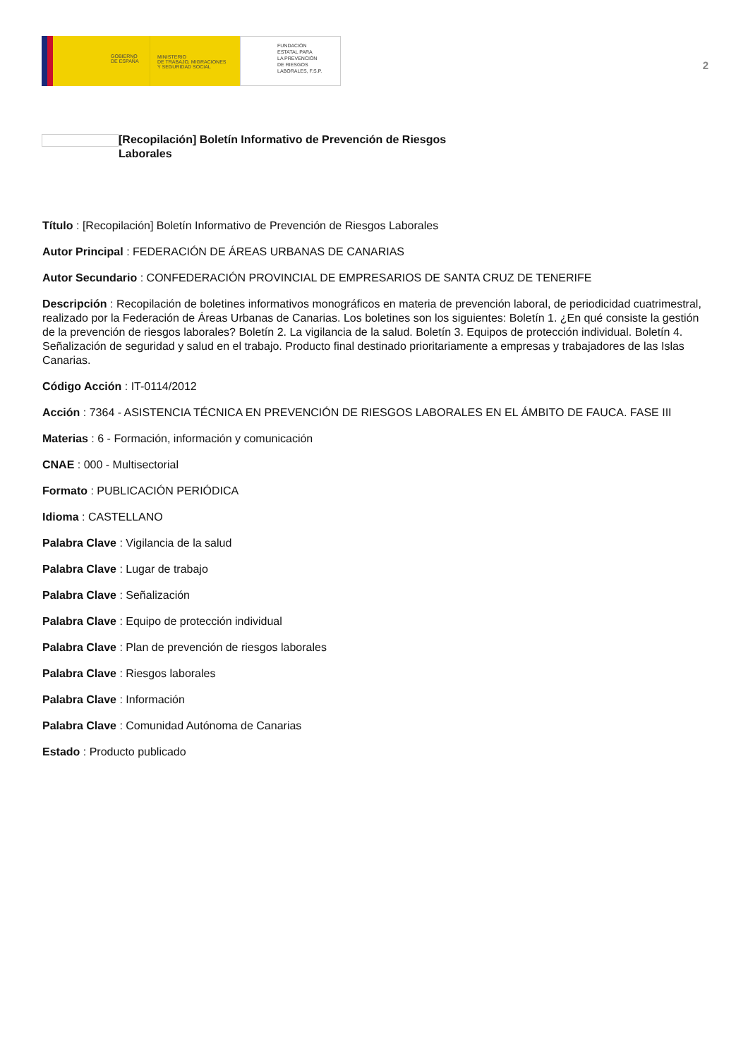GOBIERNO
DE ESPAÑA
MINISTERIO
DE TRABAJO, MIGRACIONES
Y SEGURIDAD SOCIAL
FUNDACIÓN
ESTATAL PARA
LA PREVENCIÓN
DE RIESGOS
LABORALES, F.S.P.
2
[Recopilación] Boletín Informativo de Prevención de Riesgos
Laborales
Título : [Recopilación] Boletín Informativo de Prevención de Riesgos Laborales
Autor Principal : FEDERACIÓN DE ÁREAS URBANAS DE CANARIAS
Autor Secundario : CONFEDERACIÓN PROVINCIAL DE EMPRESARIOS DE SANTA CRUZ DE TENERIFE
Descripción : Recopilación de boletines informativos monográficos en materia de prevención laboral, de periodicidad cuatrimestral, realizado por la Federación de Áreas Urbanas de Canarias. Los boletines son los siguientes: Boletín 1. ¿En qué consiste la gestión de la prevención de riesgos laborales? Boletín 2. La vigilancia de la salud. Boletín 3. Equipos de protección individual. Boletín 4. Señalización de seguridad y salud en el trabajo. Producto final destinado prioritariamente a empresas y trabajadores de las Islas Canarias.
Código Acción : IT-0114/2012
Acción : 7364 - ASISTENCIA TÉCNICA EN PREVENCIÓN DE RIESGOS LABORALES EN EL ÁMBITO DE FAUCA. FASE III
Materias : 6 - Formación, información y comunicación
CNAE : 000 - Multisectorial
Formato : PUBLICACIÓN PERIÓDICA
Idioma : CASTELLANO
Palabra Clave : Vigilancia de la salud
Palabra Clave : Lugar de trabajo
Palabra Clave : Señalización
Palabra Clave : Equipo de protección individual
Palabra Clave : Plan de prevención de riesgos laborales
Palabra Clave : Riesgos laborales
Palabra Clave : Información
Palabra Clave : Comunidad Autónoma de Canarias
Estado : Producto publicado